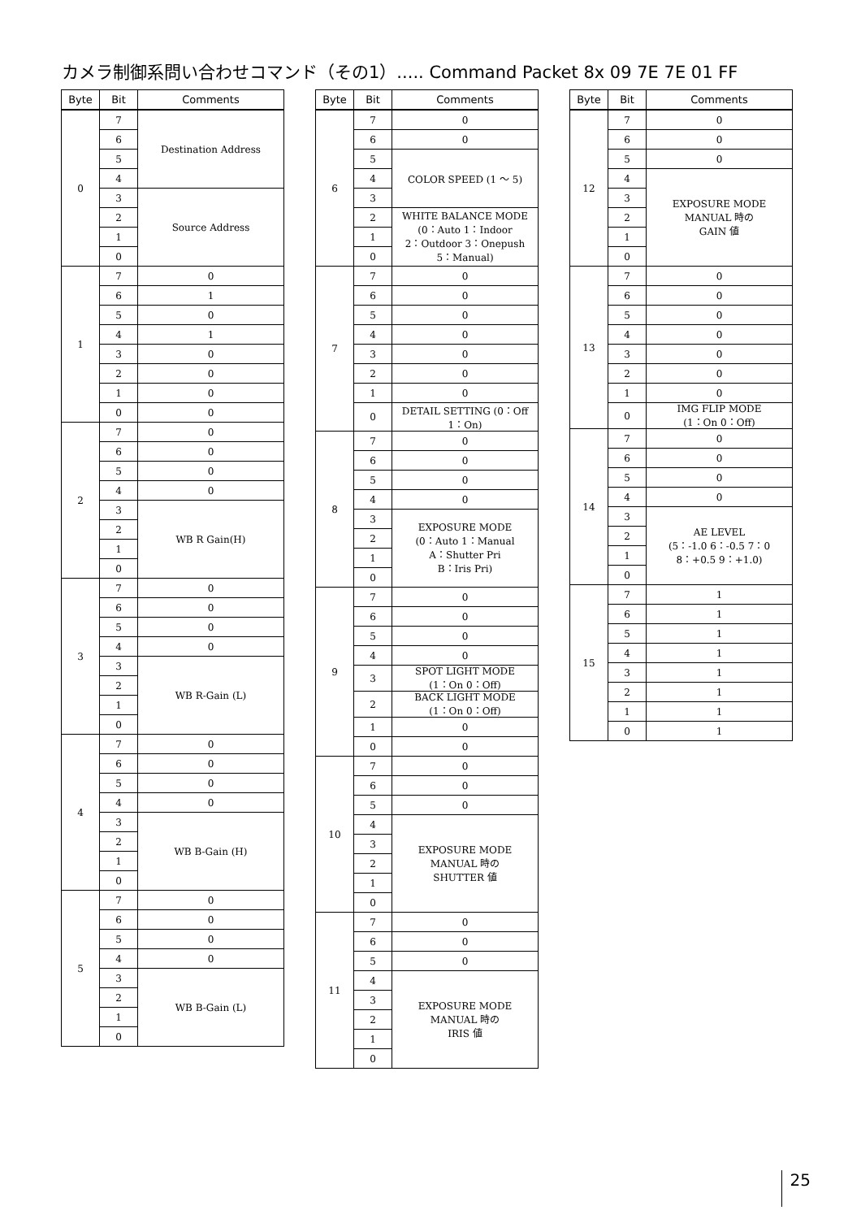カメラ制御系問い合わせコマンド（その1）..... Command Packet 8x 09 7E 7E 01 FF
| Byte | Bit | Comments |
| --- | --- | --- |
| 0 | 7 | Destination Address |
| | 6 | |
| | 5 | |
| | 4 | |
| | 3 | Source Address |
| | 2 | |
| | 1 | |
| | 0 | |
| 1 | 7 | 0 |
| | 6 | 1 |
| | 5 | 0 |
| | 4 | 1 |
| | 3 | 0 |
| | 2 | 0 |
| | 1 | 0 |
| | 0 | 0 |
| 2 | 7 | 0 |
| | 6 | 0 |
| | 5 | 0 |
| | 4 | 0 |
| | 3 | WB R Gain(H) |
| | 2 | |
| | 1 | |
| | 0 | |
| 3 | 7 | 0 |
| | 6 | 0 |
| | 5 | 0 |
| | 4 | 0 |
| | 3 | WB R-Gain (L) |
| | 2 | |
| | 1 | |
| | 0 | |
| 4 | 7 | 0 |
| | 6 | 0 |
| | 5 | 0 |
| | 4 | 0 |
| | 3 | WB B-Gain (H) |
| | 2 | |
| | 1 | |
| | 0 | |
| 5 | 7 | 0 |
| | 6 | 0 |
| | 5 | 0 |
| | 4 | 0 |
| | 3 | WB B-Gain (L) |
| | 2 | |
| | 1 | |
| | 0 | |
| Byte | Bit | Comments |
| --- | --- | --- |
| 6 | 7 | 0 |
| | 6 | 0 |
| | 5 | COLOR SPEED (1 ～ 5) |
| | 4 | |
| | 3 | |
| | 2 | WHITE BALANCE MODE (0：Auto 1：Indoor 2：Outdoor 3：Onepush 5：Manual) |
| | 1 | |
| | 0 | |
| 7 | 7 | 0 |
| | 6 | 0 |
| | 5 | 0 |
| | 4 | 0 |
| | 3 | 0 |
| | 2 | 0 |
| | 1 | 0 |
| | 0 | DETAIL SETTING (0：Off 1：On) |
| 8 | 7 | 0 |
| | 6 | 0 |
| | 5 | 0 |
| | 4 | 0 |
| | 3 | EXPOSURE MODE (0：Auto 1：Manual A：Shutter Pri B：Iris Pri) |
| | 2 | |
| | 1 | |
| | 0 | |
| 9 | 7 | 0 |
| | 6 | 0 |
| | 5 | 0 |
| | 4 | 0 |
| | 3 | SPOT LIGHT MODE (1：On 0：Off) |
| | 2 | BACK LIGHT MODE (1：On 0：Off) |
| | 1 | 0 |
| | 0 | 0 |
| 10 | 7 | 0 |
| | 6 | 0 |
| | 5 | 0 |
| | 4 | EXPOSURE MODE MANUAL 時の SHUTTER 値 |
| | 3 | |
| | 2 | |
| | 1 | |
| | 0 | |
| 11 | 7 | 0 |
| | 6 | 0 |
| | 5 | 0 |
| | 4 | EXPOSURE MODE MANUAL 時の IRIS 値 |
| | 3 | |
| | 2 | |
| | 1 | |
| | 0 | |
| Byte | Bit | Comments |
| --- | --- | --- |
| 12 | 7 | 0 |
| | 6 | 0 |
| | 5 | 0 |
| | 4 | EXPOSURE MODE MANUAL 時の GAIN 値 |
| | 3 | |
| | 2 | |
| | 1 | |
| | 0 | |
| 13 | 7 | 0 |
| | 6 | 0 |
| | 5 | 0 |
| | 4 | 0 |
| | 3 | 0 |
| | 2 | 0 |
| | 1 | 0 |
| | 0 | IMG FLIP MODE (1：On 0：Off) |
| 14 | 7 | 0 |
| | 6 | 0 |
| | 5 | 0 |
| | 4 | 0 |
| | 3 | AE LEVEL (5：-1.0 6：-0.5 7：0 8：+0.5 9：+1.0) |
| | 2 | |
| | 1 | |
| | 0 | |
| 15 | 7 | 1 |
| | 6 | 1 |
| | 5 | 1 |
| | 4 | 1 |
| | 3 | 1 |
| | 2 | 1 |
| | 1 | 1 |
| | 0 | 1 |
25